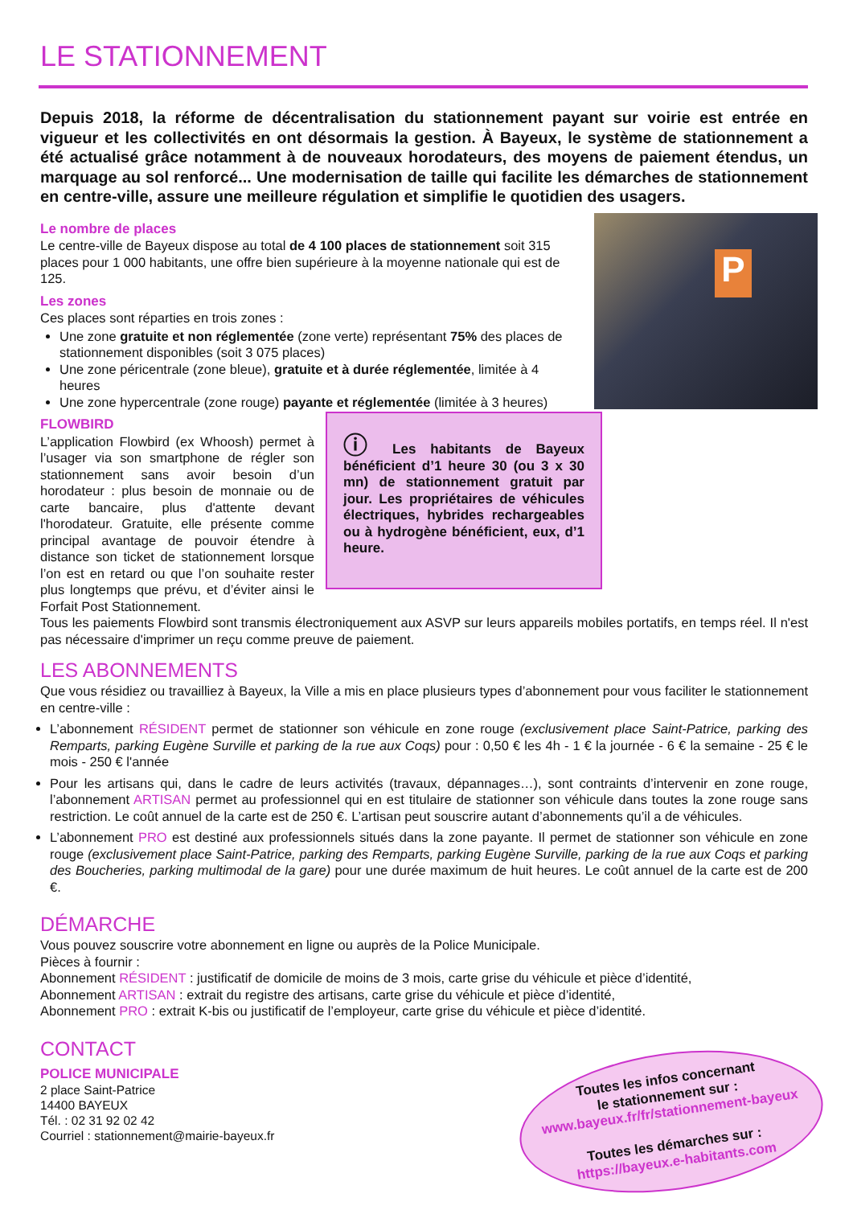LE STATIONNEMENT
Depuis 2018, la réforme de décentralisation du stationnement payant sur voirie est entrée en vigueur et les collectivités en ont désormais la gestion. À Bayeux, le système de stationnement a été actualisé grâce notamment à de nouveaux horodateurs, des moyens de paiement étendus, un marquage au sol renforcé... Une modernisation de taille qui facilite les démarches de stationnement en centre-ville, assure une meilleure régulation et simplifie le quotidien des usagers.
P
Le nombre de places
Le centre-ville de Bayeux dispose au total de 4 100 places de stationnement soit 315 places pour 1 000 habitants, une offre bien supérieure à la moyenne nationale qui est de 125.
Les zones
Ces places sont réparties en trois zones :
Une zone gratuite et non réglementée (zone verte) représentant 75% des places de stationnement disponibles (soit 3 075 places)
Une zone péricentrale (zone bleue), gratuite et à durée réglementée, limitée à 4 heures
Une zone hypercentrale (zone rouge) payante et réglementée (limitée à 3 heures)
ⓘ Les habitants de Bayeux bénéficient d’1 heure 30 (ou 3 x 30 mn) de stationnement gratuit par jour. Les propriétaires de véhicules électriques, hybrides rechargeables ou à hydrogène bénéficient, eux, d’1 heure.
FLOWBIRD
L’application Flowbird (ex Whoosh) permet à l’usager via son smartphone de régler son stationnement sans avoir besoin d’un horodateur : plus besoin de monnaie ou de carte bancaire, plus d'attente devant l'horodateur. Gratuite, elle présente comme principal avantage de pouvoir étendre à distance son ticket de stationnement lorsque l’on est en retard ou que l’on souhaite rester plus longtemps que prévu, et d’éviter ainsi le Forfait Post Stationnement.
Tous les paiements Flowbird sont transmis électroniquement aux ASVP sur leurs appareils mobiles portatifs, en temps réel. Il n'est pas nécessaire d'imprimer un reçu comme preuve de paiement.
LES ABONNEMENTS
Que vous résidiez ou travailliez à Bayeux, la Ville a mis en place plusieurs types d’abonnement pour vous faciliter le stationnement en centre-ville :
L’abonnement RÉSIDENT permet de stationner son véhicule en zone rouge (exclusivement place Saint-Patrice, parking des Remparts, parking Eugène Surville et parking de la rue aux Coqs) pour : 0,50 € les 4h - 1 € la journée - 6 € la semaine - 25 € le mois - 250 € l'année
Pour les artisans qui, dans le cadre de leurs activités (travaux, dépannages…), sont contraints d’intervenir en zone rouge, l’abonnement ARTISAN permet au professionnel qui en est titulaire de stationner son véhicule dans toutes la zone rouge sans restriction. Le coût annuel de la carte est de 250 €. L’artisan peut souscrire autant d’abonnements qu’il a de véhicules.
L’abonnement PRO est destiné aux professionnels situés dans la zone payante. Il permet de stationner son véhicule en zone rouge (exclusivement place Saint-Patrice, parking des Remparts, parking Eugène Surville, parking de la rue aux Coqs et parking des Boucheries, parking multimodal de la gare) pour une durée maximum de huit heures. Le coût annuel de la carte est de 200 €.
DÉMARCHE
Vous pouvez souscrire votre abonnement en ligne ou auprès de la Police Municipale.
Pièces à fournir :
Abonnement RÉSIDENT : justificatif de domicile de moins de 3 mois, carte grise du véhicule et pièce d’identité,
Abonnement ARTISAN : extrait du registre des artisans, carte grise du véhicule et pièce d’identité,
Abonnement PRO : extrait K-bis ou justificatif de l’employeur, carte grise du véhicule et pièce d’identité.
CONTACT
Toutes les infos concernant
le stationnement sur :
www.bayeux.fr/fr/stationnement-bayeux
Toutes les démarches sur :
https://bayeux.e-habitants.com
POLICE MUNICIPALE
2 place Saint-Patrice
14400 BAYEUX
Tél. : 02 31 92 02 42
Courriel : stationnement@mairie-bayeux.fr